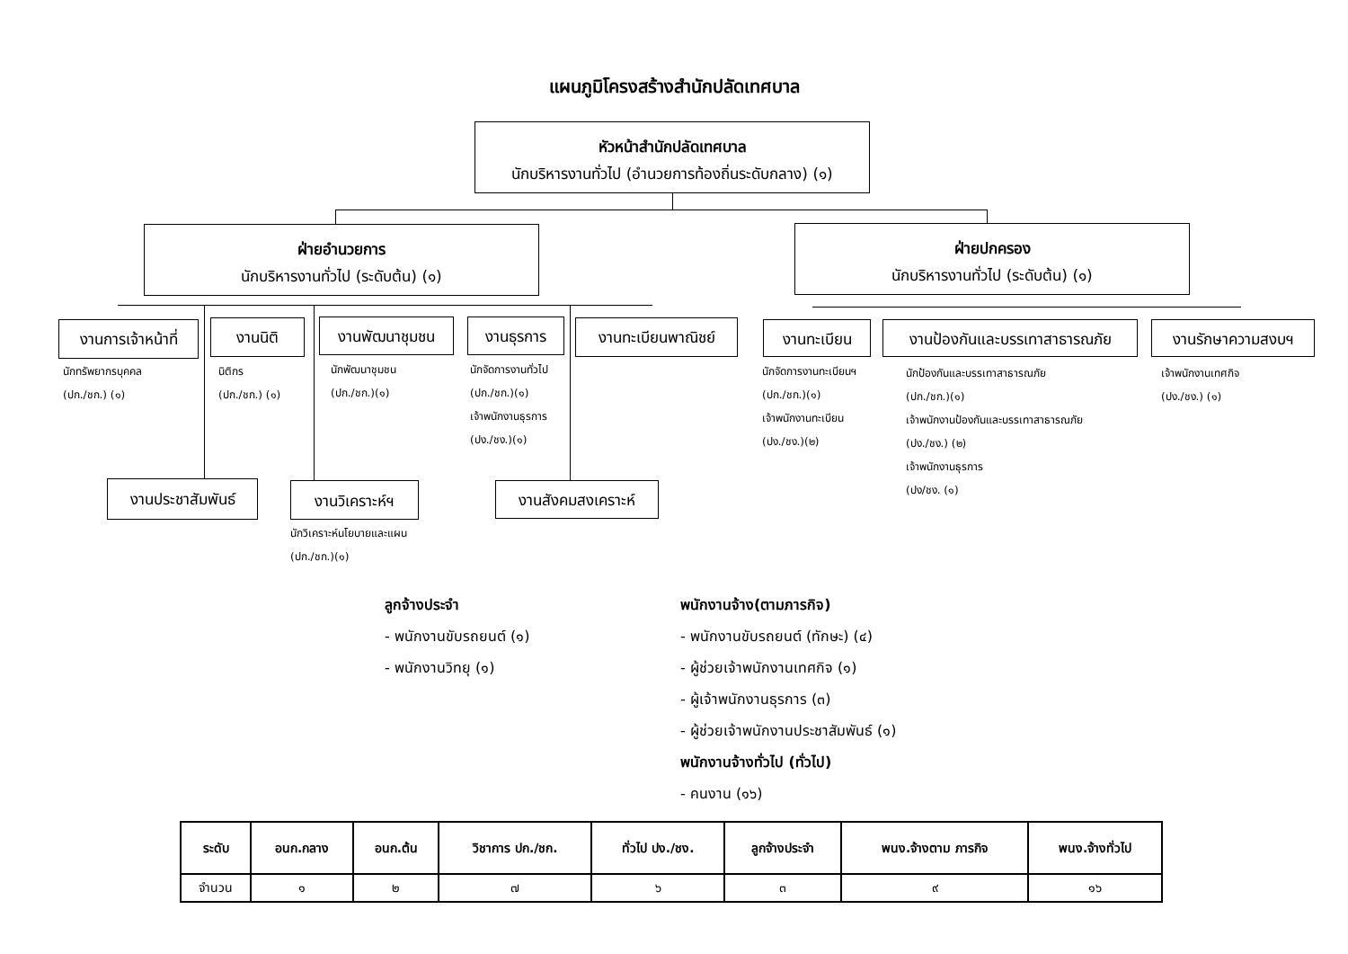แผนภูมิโครงสร้างสำนักปลัดเทศบาล
หัวหน้าสำนักปลัดเทศบาล
นักบริหารงานทั่วไป (อำนวยการท้องถิ่นระดับกลาง) (๑)
ฝ่ายอำนวยการ
นักบริหารงานทั่วไป (ระดับต้น) (๑)
ฝ่ายปกครอง
นักบริหารงานทั่วไป (ระดับต้น) (๑)
งานการเจ้าหน้าที่
งานนิติ งานพัฒนาชุมชน งานธุรการ งานทะเบียนพาณิชย์ งานทะเบียน
งานป้องกันและบรรเทาสาธารณภัย
งานรักษาความสงบฯ
นักทรัพยากรบุคคล
(ปก./ชก.) (๑)
นิติกร
(ปก./ชก.) (๑)
นักพัฒนาชุมชน
(ปก./ชก.)(๑)
นักจัดการงานทั่วไป
(ปก./ชก.)(๑)
เจ้าพนักงานธุรการ
(ปง./ชง.)(๑)
นักจัดการงานทะเบียนฯ
(ปก./ชก.)(๑)
เจ้าพนักงานทะเบียน
(ปง./ชง.)(๒)
นักป้องกันและบรรเทาสาธารณภัย
(ปก./ชก.)(๑)
เจ้าพนักงานป้องกันและบรรเทาสาธารณภัย
(ปง./ชง.) (๒)
เจ้าพนักงานธุรการ
(ปง/ชง. (๑)
เจ้าพนักงานเทศกิจ
(ปง./ชง.) (๑)
งานประชาสัมพันธ์ งานวิเคราะห์ฯ งานสังคมสงเคราะห์
นักวิเคราะห์นโยบายและแผน
(ปก./ชก.)(๑)
ลูกจ้างประจำ
- พนักงานขับรถยนต์ (๑)
- พนักงานวิทยุ (๑)
พนักงานจ้าง(ตามภารกิจ)
- พนักงานขับรถยนต์ (ทักษะ) (๔)
- ผู้ช่วยเจ้าพนักงานเทศกิจ (๑)
- ผู้เจ้าพนักงานธุรการ (๓)
- ผู้ช่วยเจ้าพนักงานประชาสัมพันธ์ (๑)
พนักงานจ้างทั่วไป (ทั่วไป)
- คนงาน (๑๖)
| ระดับ | อนก.กลาง | อนก.ต้น | วิชาการ ปก./ชก. | ทั่วไป ปง./ชง. | ลูกจ้างประจำ | พนง.จ้างตาม ภารกิจ | พนง.จ้างทั่วไป |
| --- | --- | --- | --- | --- | --- | --- | --- |
| จำนวน | ๑ | ๒ | ๗ | ๖ | ๓ | ๙ | ๑๖ |